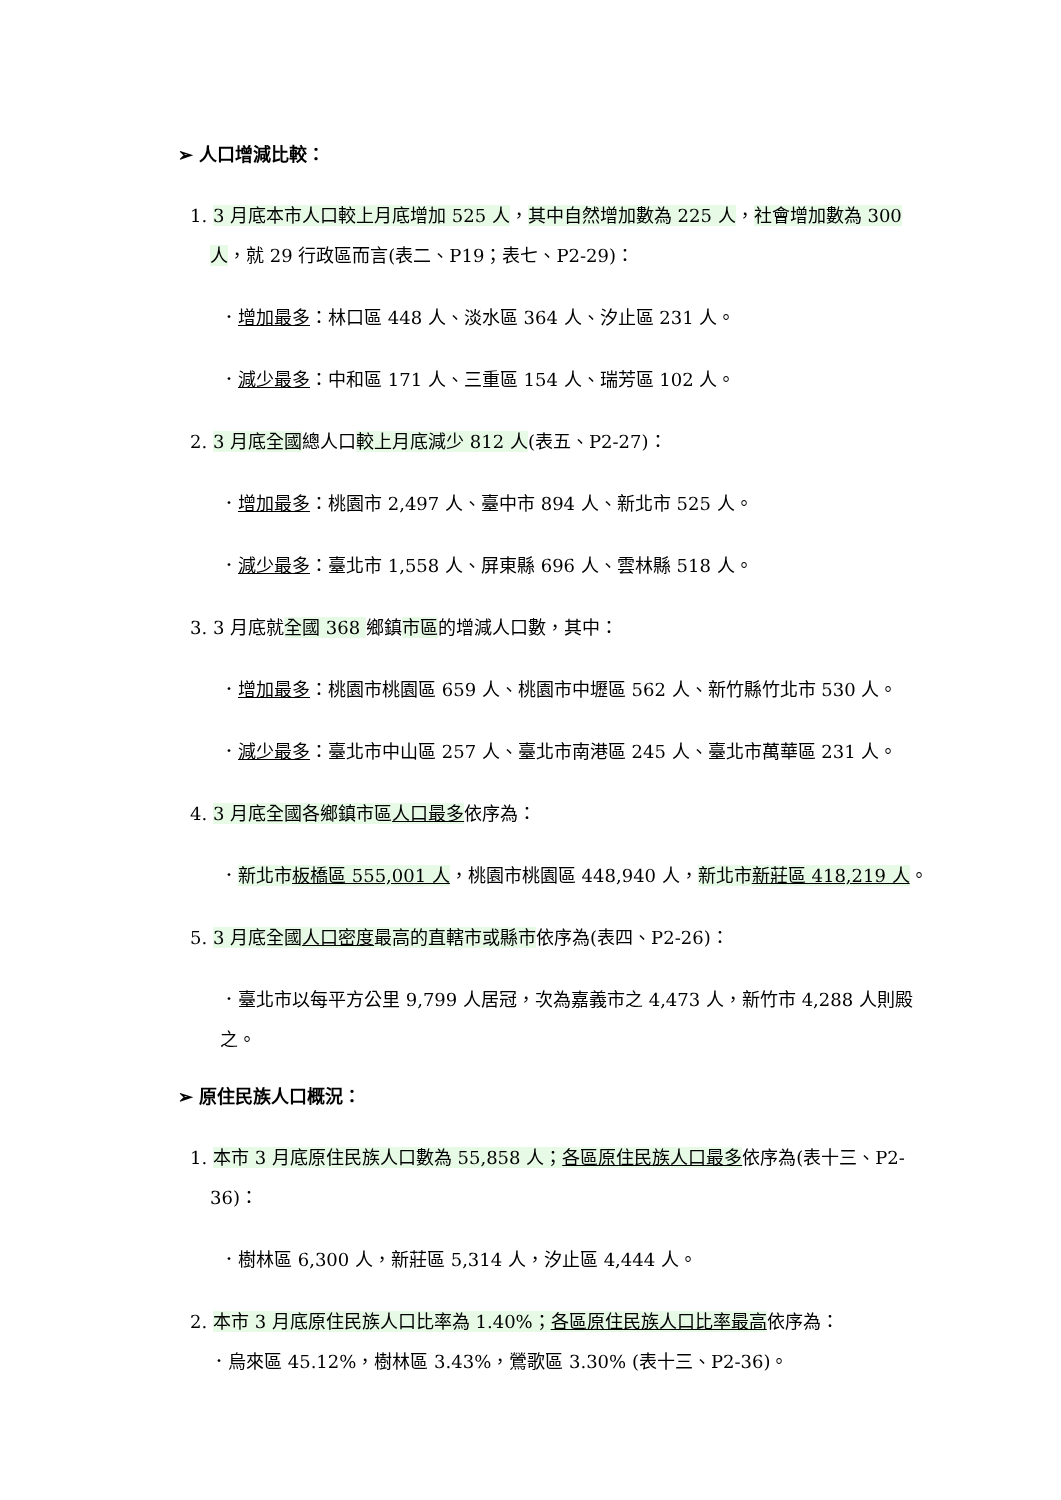➢ 人口增減比較：
1. 3 月底本市人口較上月底增加 525 人，其中自然增加數為 225 人，社會增加數為 300 人，就 29 行政區而言(表二、P19；表七、P2-29)：
．增加最多：林口區 448 人、淡水區 364 人、汐止區 231 人。
．減少最多：中和區 171 人、三重區 154 人、瑞芳區 102 人。
2. 3 月底全國總人口較上月底減少 812 人(表五、P2-27)：
．增加最多：桃園市 2,497 人、臺中市 894 人、新北市 525 人。
．減少最多：臺北市 1,558 人、屏東縣 696 人、雲林縣 518 人。
3. 3 月底就全國 368 鄉鎮市區的增減人口數，其中：
．增加最多：桃園市桃園區 659 人、桃園市中壢區 562 人、新竹縣竹北市 530 人。
．減少最多：臺北市中山區 257 人、臺北市南港區 245 人、臺北市萬華區 231 人。
4. 3 月底全國各鄉鎮市區人口最多依序為：
．新北市板橋區 555,001 人，桃園市桃園區 448,940 人，新北市新莊區 418,219 人。
5. 3 月底全國人口密度最高的直轄市或縣市依序為(表四、P2-26)：
．臺北市以每平方公里 9,799 人居冠，次為嘉義市之 4,473 人，新竹市 4,288 人則殿之。
➢ 原住民族人口概況：
1. 本市 3 月底原住民族人口數為 55,858 人；各區原住民族人口最多依序為(表十三、P2-36)：
．樹林區 6,300 人，新莊區 5,314 人，汐止區 4,444 人。
2. 本市 3 月底原住民族人口比率為 1.40%；各區原住民族人口比率最高依序為：
．烏來區 45.12%，樹林區 3.43%，鶯歌區 3.30% (表十三、P2-36)。